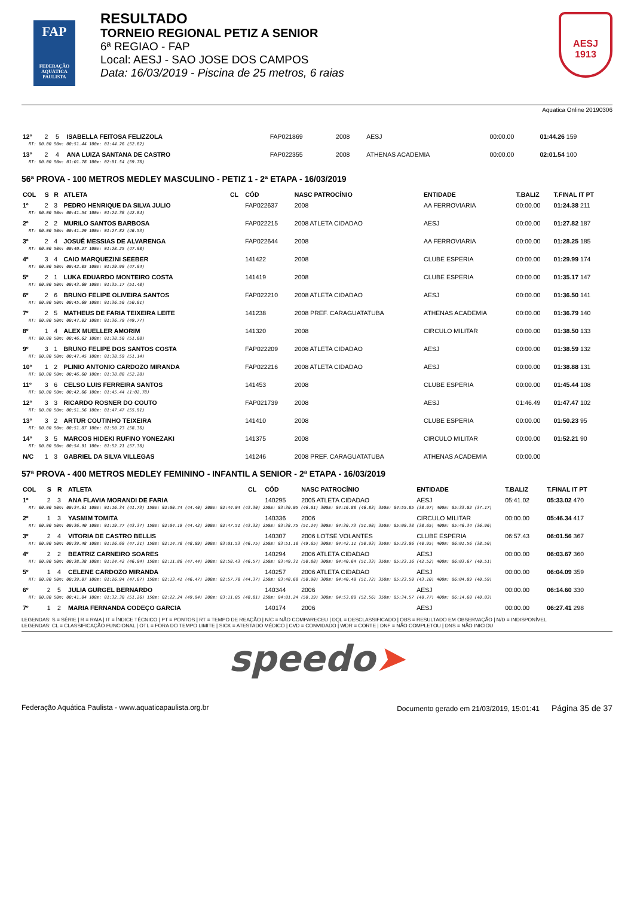FAP
FEDERAÇÃO AQUÁTICA PAULISTA
RESULTADO
TORNEIO REGIONAL PETIZ A SENIOR
6ª REGIAO - FAP
Local: AESJ - SAO JOSE DOS CAMPOS
Data: 16/03/2019 - Piscina de 25 metros, 6 raias
AESJ
1913
Aquatica Online 20190306
| 12º | 2 | 5 | ISABELLA FEITOSA FELIZZOLA | | FAP021869 | 2008 | AESJ | 00:00.00 | 01:44.26 159 |
| RT: 00.00 50m: 00:51.44 100m: 01:44.26 (52.82) | | | | | | | | | |
| 13º | 2 | 4 | ANA LUIZA SANTANA DE CASTRO | | FAP022355 | 2008 | ATHENAS ACADEMIA | 00:00.00 | 02:01.54 100 |
| RT: 00.00 50m: 01:01.78 100m: 02:01.54 (59.76) | | | | | | | | | |
56ª PROVA - 100 METROS MEDLEY MASCULINO - PETIZ 1 - 2ª ETAPA - 16/03/2019
| COL | S | R | ATLETA | CL | CÓD | NASC PATROCÍNIO | ENTIDADE | T.BALIZ | T.FINAL IT PT |
| --- | --- | --- | --- | --- | --- | --- | --- | --- | --- |
| 1º | 2 | 3 | PEDRO HENRIQUE DA SILVA JULIO | | FAP022637 | 2008 | AA FERROVIARIA | 00:00.00 | 01:24.38 211 |
| RT: 00.00 50m: 00:41.54 100m: 01:24.38 (42.84) | | | | | | | | | |
| 2º | 2 | 2 | MURILO SANTOS BARBOSA | | FAP022215 | 2008 ATLETA CIDADAO | AESJ | 00:00.00 | 01:27.82 187 |
| RT: 00.00 50m: 00:41.29 100m: 01:27.82 (46.53) | | | | | | | | | |
| 3º | 2 | 4 | JOSUÉ MESSIAS DE ALVARENGA | | FAP022644 | 2008 | AA FERROVIARIA | 00:00.00 | 01:28.25 185 |
| RT: 00.00 50m: 00:40.27 100m: 01:28.25 (47.98) | | | | | | | | | |
| 4º | 3 | 4 | CAIO MARQUEZINI SEEBER | | 141422 | 2008 | CLUBE ESPERIA | 00:00.00 | 01:29.99 174 |
| RT: 00.00 50m: 00:42.05 100m: 01:29.99 (47.94) | | | | | | | | | |
| 5º | 2 | 1 | LUKA EDUARDO MONTEIRO COSTA | | 141419 | 2008 | CLUBE ESPERIA | 00:00.00 | 01:35.17 147 |
| RT: 00.00 50m: 00:43.69 100m: 01:35.17 (51.48) | | | | | | | | | |
| 6º | 2 | 6 | BRUNO FELIPE OLIVEIRA SANTOS | | FAP022210 | 2008 ATLETA CIDADAO | AESJ | 00:00.00 | 01:36.50 141 |
| RT: 00.00 50m: 00:45.69 100m: 01:36.50 (50.81) | | | | | | | | | |
| 7º | 2 | 5 | MATHEUS DE FARIA TEIXEIRA LEITE | | 141238 | 2008 PREF. CARAGUATATUBA | ATHENAS ACADEMIA | 00:00.00 | 01:36.79 140 |
| RT: 00.00 50m: 00:47.02 100m: 01:36.79 (49.77) | | | | | | | | | |
| 8º | 1 | 4 | ALEX MUELLER AMORIM | | 141320 | 2008 | CIRCULO MILITAR | 00:00.00 | 01:38.50 133 |
| RT: 00.00 50m: 00:46.62 100m: 01:38.50 (51.88) | | | | | | | | | |
| 9º | 3 | 1 | BRUNO FELIPE DOS SANTOS COSTA | | FAP022209 | 2008 ATLETA CIDADAO | AESJ | 00:00.00 | 01:38.59 132 |
| RT: 00.00 50m: 00:47.45 100m: 01:38.59 (51.14) | | | | | | | | | |
| 10º | 1 | 2 | PLINIO ANTONIO CARDOZO MIRANDA | | FAP022216 | 2008 ATLETA CIDADAO | AESJ | 00:00.00 | 01:38.88 131 |
| RT: 00.00 50m: 00:46.60 100m: 01:38.88 (52.28) | | | | | | | | | |
| 11º | 3 | 6 | CELSO LUIS FERREIRA SANTOS | | 141453 | 2008 | CLUBE ESPERIA | 00:00.00 | 01:45.44 108 |
| RT: 00.00 50m: 00:42.66 100m: 01:45.44 (1:02.78) | | | | | | | | | |
| 12º | 3 | 3 | RICARDO ROSNER DO COUTO | | FAP021739 | 2008 | AESJ | 01:46.49 | 01:47.47 102 |
| RT: 00.00 50m: 00:51.56 100m: 01:47.47 (55.91) | | | | | | | | | |
| 13º | 3 | 2 | ARTUR COUTINHO TEIXEIRA | | 141410 | 2008 | CLUBE ESPERIA | 00:00.00 | 01:50.23 95 |
| RT: 00.00 50m: 00:51.87 100m: 01:50.23 (58.36) | | | | | | | | | |
| 14º | 3 | 5 | MARCOS HIDEKI RUFINO YONEZAKI | | 141375 | 2008 | CIRCULO MILITAR | 00:00.00 | 01:52.21 90 |
| RT: 00.00 50m: 00:54.91 100m: 01:52.21 (57.30) | | | | | | | | | |
| N/C | 1 | 3 | GABRIEL DA SILVA VILLEGAS | | 141246 | 2008 PREF. CARAGUATATUBA | ATHENAS ACADEMIA | 00:00.00 | |
57ª PROVA - 400 METROS MEDLEY FEMININO - INFANTIL A SENIOR - 2ª ETAPA - 16/03/2019
| COL | S | R | ATLETA | CL | CÓD | NASC PATROCÍNIO | ENTIDADE | T.BALIZ | T.FINAL IT PT |
| --- | --- | --- | --- | --- | --- | --- | --- | --- | --- |
| 1º | 2 | 3 | ANA FLAVIA MORANDI DE FARIA | | 140295 | 2005 ATLETA CIDADAO | AESJ | 05:41.02 | 05:33.02 470 |
| RT: 00.00 50m: 00:34.61 100m: 01:16.34 (41.73) 150m: 02:00.74 (44.40) 200m: 02:44.04 (43.30) 250m: 03:30.05 (46.01) 300m: 04:16.88 (46.83) 350m: 04:55.85 (38.97) 400m: 05:33.02 (37.17) | | | | | | | | | |
| 2º | 1 | 3 | YASMIM TOMITA | | 140336 | 2006 | CIRCULO MILITAR | 00:00.00 | 05:46.34 417 |
| RT: 00.00 50m: 00:36.40 100m: 01:19.77 (43.37) 150m: 02:04.19 (44.42) 200m: 02:47.51 (43.32) 250m: 03:38.75 (51.24) 300m: 04:30.73 (51.98) 350m: 05:09.38 (38.65) 400m: 05:46.34 (36.96) | | | | | | | | | |
| 3º | 2 | 4 | VITORIA DE CASTRO BELLIS | | 140307 | 2006 LOTSE VOLANTES | CLUBE ESPERIA | 06:57.43 | 06:01.56 367 |
| RT: 00.00 50m: 00:39.48 100m: 01:26.69 (47.21) 150m: 02:14.78 (48.09) 200m: 03:01.53 (46.75) 250m: 03:51.18 (49.65) 300m: 04:42.11 (50.93) 350m: 05:23.06 (40.95) 400m: 06:01.56 (38.50) | | | | | | | | | |
| 4º | 2 | 2 | BEATRIZ CARNEIRO SOARES | | 140294 | 2006 ATLETA CIDADAO | AESJ | 00:00.00 | 06:03.67 360 |
| RT: 00.00 50m: 00:38.38 100m: 01:24.42 (46.04) 150m: 02:11.86 (47.44) 200m: 02:58.43 (46.57) 250m: 03:49.31 (50.88) 300m: 04:40.64 (51.33) 350m: 05:23.16 (42.52) 400m: 06:03.67 (40.51) | | | | | | | | | |
| 5º | 1 | 4 | CELENE CARDOZO MIRANDA | | 140257 | 2006 ATLETA CIDADAO | AESJ | 00:00.00 | 06:04.09 359 |
| RT: 00.00 50m: 00:39.07 100m: 01:26.94 (47.87) 150m: 02:13.41 (46.47) 200m: 02:57.78 (44.37) 250m: 03:48.68 (50.90) 300m: 04:40.40 (51.72) 350m: 05:23.50 (43.10) 400m: 06:04.09 (40.59) | | | | | | | | | |
| 6º | 2 | 5 | JULIA GURGEL BERNARDO | | 140344 | 2006 | AESJ | 00:00.00 | 06:14.60 330 |
| RT: 00.00 50m: 00:41.04 100m: 01:32.30 (51.26) 150m: 02:22.24 (49.94) 200m: 03:11.05 (48.81) 250m: 04:01.24 (50.19) 300m: 04:53.80 (52.56) 350m: 05:34.57 (40.77) 400m: 06:14.60 (40.03) | | | | | | | | | |
| 7º | 1 | 2 | MARIA FERNANDA CODEÇO GARCIA | | 140174 | 2006 | AESJ | 00:00.00 | 06:27.41 298 |
LEGENDAS: S = SÉRIE | R = RAIA | IT = ÍNDICE TÉCNICO | PT = PONTOS | RT = TEMPO DE REAÇÃO | N/C = NÃO COMPARECEU | DQL = DESCLASSIFICADO | OBS = RESULTADO EM OBSERVAÇÃO | N/D = INDISPONÍVEL
LEGENDAS: CL = CLASSIFICAÇÃO FUNCIONAL | OTL = FORA DO TEMPO LIMITE | SICK = ATESTADO MÉDICO | CVD = CONVIDADO | WDR = CORTE | DNF = NÃO COMPLETOU | DNS = NÃO INICIOU
speedo➤
Federação Aquática Paulista - www.aquaticapaulista.org.br Documento gerado em 21/03/2019, 15:01:41 Página 35 de 37